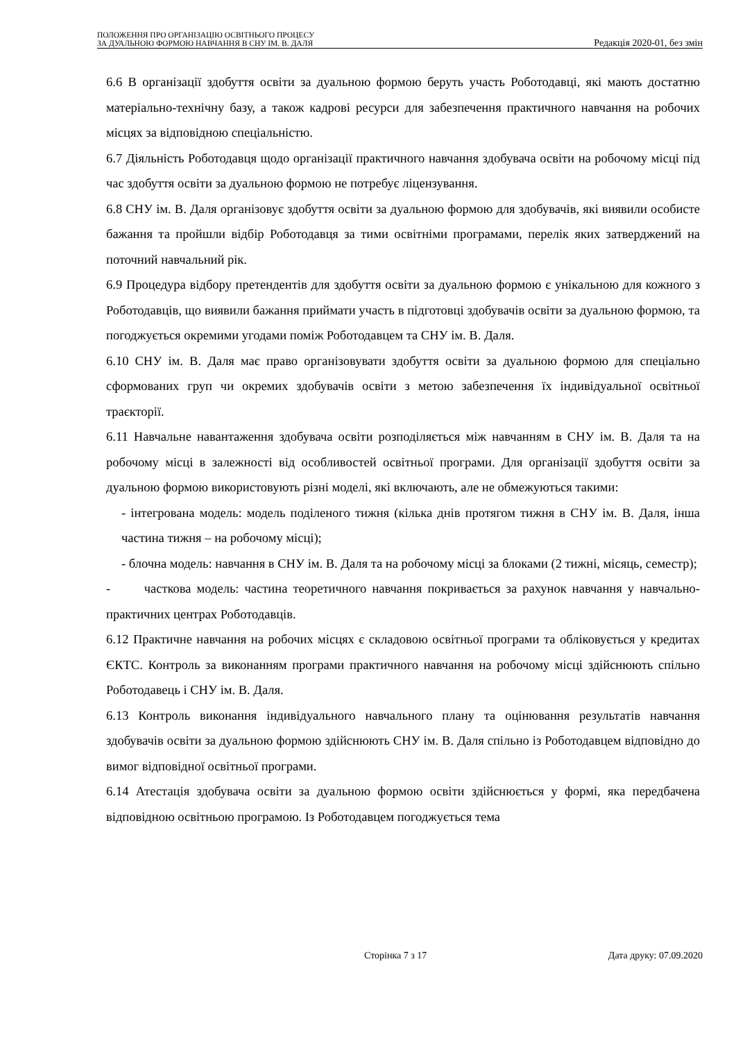ПОЛОЖЕННЯ ПРО ОРГАНІЗАЦІЮ ОСВІТНЬОГО ПРОЦЕСУ
ЗА ДУАЛЬНОЮ ФОРМОЮ НАВЧАННЯ В СНУ ІМ. В. ДАЛЯ
Редакція 2020-01, без змін
6.6 В організації здобуття освіти за дуальною формою беруть участь Роботодавці, які мають достатню матеріально-технічну базу, а також кадрові ресурси для забезпечення практичного навчання на робочих місцях за відповідною спеціальністю.
6.7 Діяльність Роботодавця щодо організації практичного навчання здобувача освіти на робочому місці під час здобуття освіти за дуальною формою не потребує ліцензування.
6.8 СНУ ім. В. Даля організовує здобуття освіти за дуальною формою для здобувачів, які виявили особисте бажання та пройшли відбір Роботодавця за тими освітніми програмами, перелік яких затверджений на поточний навчальний рік.
6.9 Процедура відбору претендентів для здобуття освіти за дуальною формою є унікальною для кожного з Роботодавців, що виявили бажання приймати участь в підготовці здобувачів освіти за дуальною формою, та погоджується окремими угодами поміж Роботодавцем та СНУ ім. В. Даля.
6.10 СНУ ім. В. Даля має право організовувати здобуття освіти за дуальною формою для спеціально сформованих груп чи окремих здобувачів освіти з метою забезпечення їх індивідуальної освітньої траєкторії.
6.11 Навчальне навантаження здобувача освіти розподіляється між навчанням в СНУ ім. В. Даля та на робочому місці в залежності від особливостей освітньої програми. Для організації здобуття освіти за дуальною формою використовують різні моделі, які включають, але не обмежуються такими:
- інтегрована модель: модель поділеного тижня (кілька днів протягом тижня в СНУ ім. В. Даля, інша частина тижня – на робочому місці);
- блочна модель: навчання в СНУ ім. В. Даля та на робочому місці за блоками (2 тижні, місяць, семестр);
- часткова модель: частина теоретичного навчання покривається за рахунок навчання у навчально-практичних центрах Роботодавців.
6.12 Практичне навчання на робочих місцях є складовою освітньої програми та обліковується у кредитах ЄКТС. Контроль за виконанням програми практичного навчання на робочому місці здійснюють спільно Роботодавець і СНУ ім. В. Даля.
6.13 Контроль виконання індивідуального навчального плану та оцінювання результатів навчання здобувачів освіти за дуальною формою здійснюють СНУ ім. В. Даля спільно із Роботодавцем відповідно до вимог відповідної освітньої програми.
6.14 Атестація здобувача освіти за дуальною формою освіти здійснюється у формі, яка передбачена відповідною освітньою програмою. Із Роботодавцем погоджується тема
Сторінка 7 з 17 Дата друку: 07.09.2020